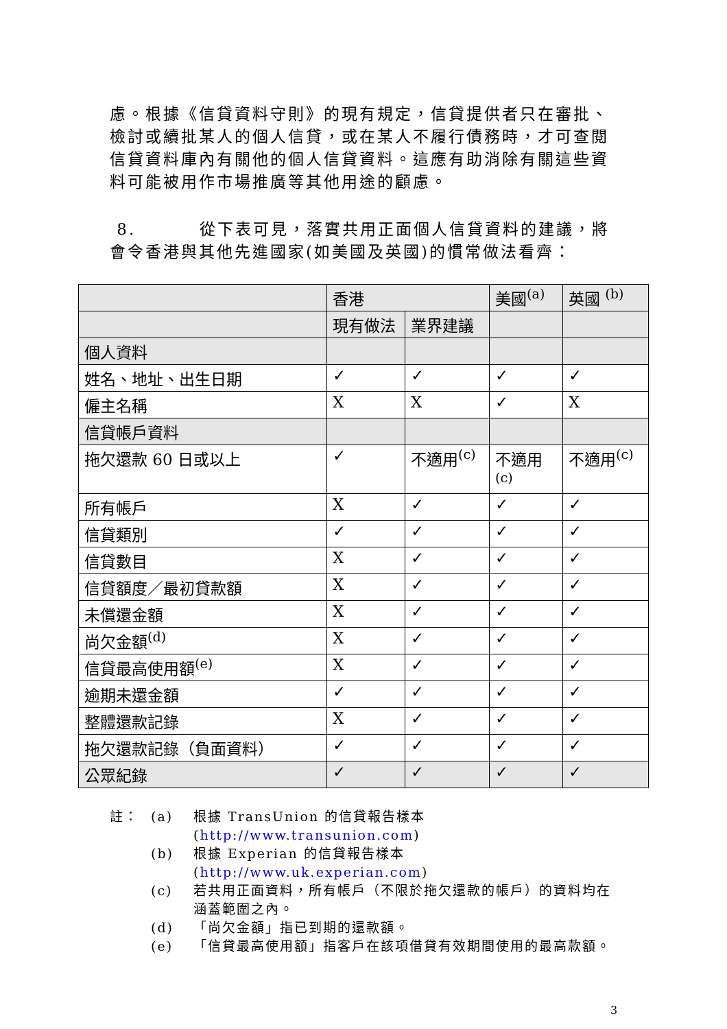慮。根據《信貸資料守則》的現有規定，信貸提供者只在審批、檢討或續批某人的個人信貸，或在某人不履行債務時，才可查閱信貸資料庫內有關他的個人信貸資料。這應有助消除有關這些資料可能被用作市場推廣等其他用途的顧慮。
8. 從下表可見，落實共用正面個人信貸資料的建議，將會令香港與其他先進國家(如美國及英國)的慣常做法看齊：
| | 香港 | | 美國<sup>(a)</sup> | 英國 <sup>(b)</sup> |
| | 現有做法 | 業界建議 | | |
| 個人資料 | | | | |
| 姓名、地址、出生日期 | ✓ | ✓ | ✓ | ✓ |
| 僱主名稱 | X | X | ✓ | X |
| 信貸帳戶資料 | | | | |
| 拖欠還款 60 日或以上 | ✓ | 不適用<sup>(c)</sup> | 不適用 <sup>(c)</sup> | 不適用<sup>(c)</sup> |
| 所有帳戶 | X | ✓ | ✓ | ✓ |
| 信貸類別 | ✓ | ✓ | ✓ | ✓ |
| 信貸數目 | X | ✓ | ✓ | ✓ |
| 信貸額度／最初貸款額 | X | ✓ | ✓ | ✓ |
| 未償還金額 | X | ✓ | ✓ | ✓ |
| 尚欠金額<sup>(d)</sup> | X | ✓ | ✓ | ✓ |
| 信貸最高使用額<sup>(e)</sup> | X | ✓ | ✓ | ✓ |
| 逾期未還金額 | ✓ | ✓ | ✓ | ✓ |
| 整體還款記錄 | X | ✓ | ✓ | ✓ |
| 拖欠還款記錄（負面資料） | ✓ | ✓ | ✓ | ✓ |
| 公眾紀錄 | ✓ | ✓ | ✓ | ✓ |
註： (a) 根據 TransUnion 的信貸報告樣本
(http://www.transunion.com)
(b) 根據 Experian 的信貸報告樣本
(http://www.uk.experian.com)
(c) 若共用正面資料，所有帳戶（不限於拖欠還款的帳戶）的資料均在涵蓋範圍之內。
(d) 「尚欠金額」指已到期的還款額。
(e) 「信貸最高使用額」指客戶在該項借貸有效期間使用的最高款額。
3